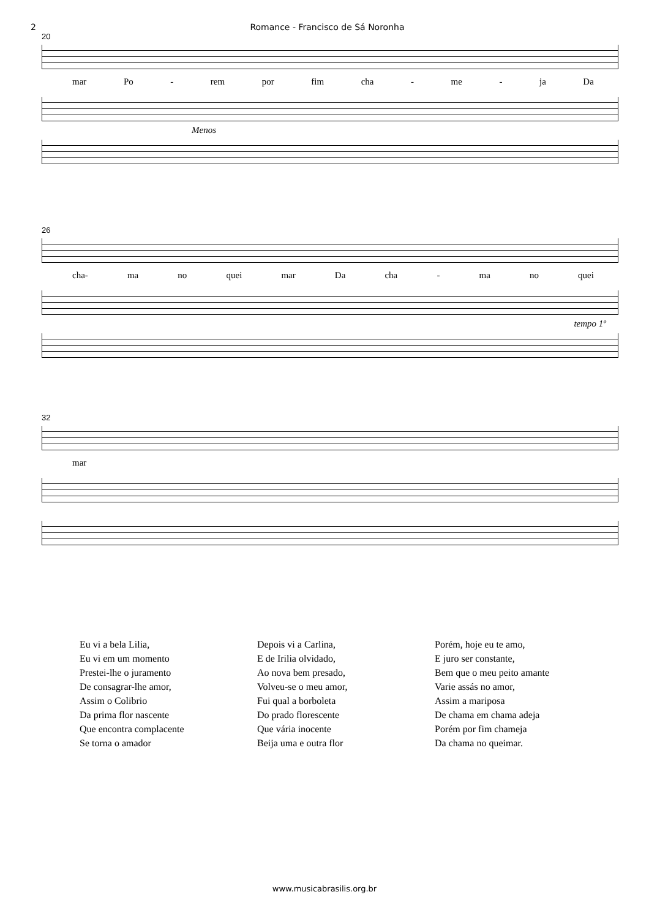2 Romance - Francisco de Sá Noronha
20
mar Po - rem por fim cha - me - ja Da
Menos
26
cha- ma no quei mar Da cha - ma no quei
tempo 1º
32
mar
Eu vi a bela Lilia,
Eu vi em um momento
Prestei-lhe o juramento
De consagrar-lhe amor,
Assim o Colibrio
Da prima flor nascente
Que encontra complacente
Se torna o amador
Depois vi a Carlina,
E de Irilia olvidado,
Ao nova bem presado,
Volveu-se o meu amor,
Fui qual a borboleta
Do prado florescente
Que vária inocente
Beija uma e outra flor
Porém, hoje eu te amo,
E juro ser constante,
Bem que o meu peito amante
Varie assás no amor,
Assim a mariposa
De chama em chama adeja
Porém por fim chameja
Da chama no queimar.
www.musicabrasilis.org.br